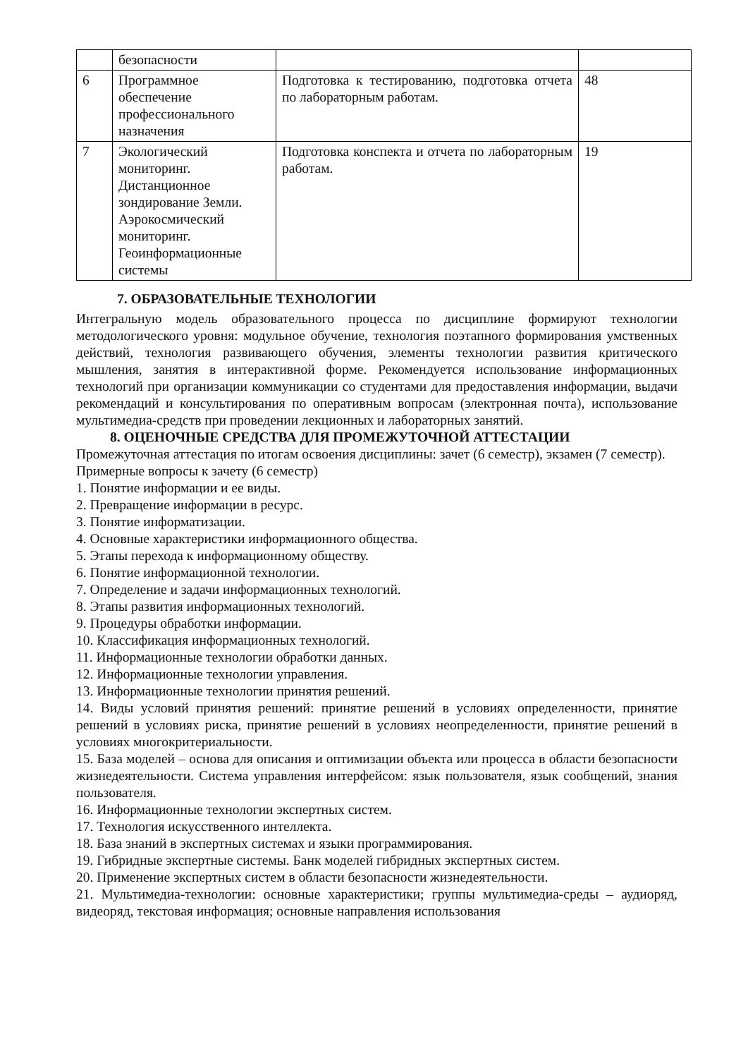| | безопасности | | |
| 6 | Программное обеспечение профессионального назначения | Подготовка к тестированию, подготовка отчета по лабораторным работам. | 48 |
| 7 | Экологический мониторинг. Дистанционное зондирование Земли. Аэрокосмический мониторинг. Геоинформационные системы | Подготовка конспекта и отчета по лабораторным работам. | 19 |
7. ОБРАЗОВАТЕЛЬНЫЕ ТЕХНОЛОГИИ
Интегральную модель образовательного процесса по дисциплине формируют технологии методологического уровня: модульное обучение, технология поэтапного формирования умственных действий, технология развивающего обучения, элементы технологии развития критического мышления, занятия в интерактивной форме. Рекомендуется использование информационных технологий при организации коммуникации со студентами для предоставления информации, выдачи рекомендаций и консультирования по оперативным вопросам (электронная почта), использование мультимедиа-средств при проведении лекционных и лабораторных занятий.
8. ОЦЕНОЧНЫЕ СРЕДСТВА ДЛЯ ПРОМЕЖУТОЧНОЙ АТТЕСТАЦИИ
Промежуточная аттестация по итогам освоения дисциплины: зачет (6 семестр), экзамен (7 семестр).
Примерные вопросы к зачету (6 семестр)
1. Понятие информации и ее виды.
2. Превращение информации в ресурс.
3. Понятие информатизации.
4. Основные характеристики информационного общества.
5. Этапы перехода к информационному обществу.
6. Понятие информационной технологии.
7. Определение и задачи информационных технологий.
8. Этапы развития информационных технологий.
9. Процедуры обработки информации.
10. Классификация информационных технологий.
11. Информационные технологии обработки данных.
12. Информационные технологии управления.
13. Информационные технологии принятия решений.
14. Виды условий принятия решений: принятие решений в условиях определенности, принятие решений в условиях риска, принятие решений в условиях неопределенности, принятие решений в условиях многокритериальности.
15. База моделей – основа для описания и оптимизации объекта или процесса в области безопасности жизнедеятельности. Система управления интерфейсом: язык пользователя, язык сообщений, знания пользователя.
16. Информационные технологии экспертных систем.
17. Технология искусственного интеллекта.
18. База знаний в экспертных системах и языки программирования.
19. Гибридные экспертные системы. Банк моделей гибридных экспертных систем.
20. Применение экспертных систем в области безопасности жизнедеятельности.
21. Мультимедиа-технологии: основные характеристики; группы мультимедиа-среды – аудиоряд, видеоряд, текстовая информация; основные направления использования